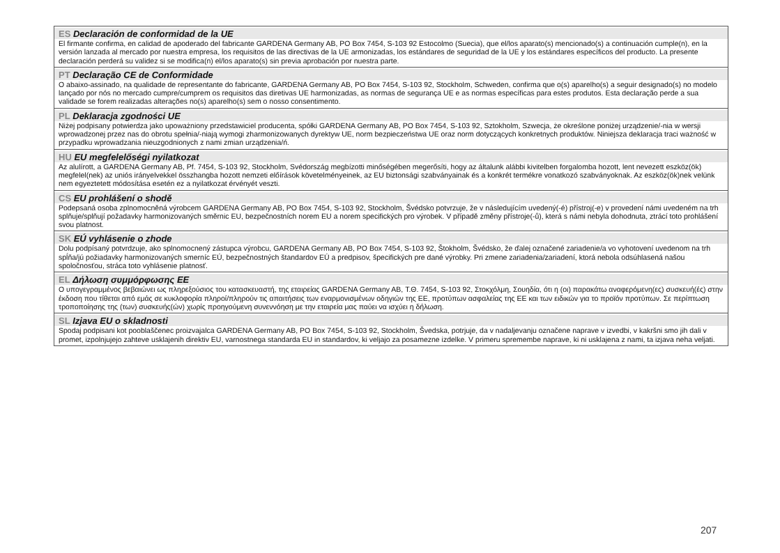ES Declaración de conformidad de la UE
El firmante confirma, en calidad de apoderado del fabricante GARDENA Germany AB, PO Box 7454, S-103 92 Estocolmo (Suecia), que el/los aparato(s) mencio­nado(s) a continuación cumple(n), en la versión lanzada al mercado por nuestra empresa, los requisitos de las directivas de la UE armonizadas, los estándares de seguridad de la UE y los estándares específicos del producto. La presente declaración perderá su validez si se modifica(n) el/los aparato(s) sin previa aproba­ción por nuestra parte.
PT Declaração CE de Conformidade
O abaixo-assinado, na qualidade de representante do fabricante, GARDENA Germany AB, PO Box 7454, S-103 92, Stockholm, Schweden, confirma que o(s) aparelho(s) a seguir designado(s) no modelo lançado por nós no mercado cumpre/cumprem os requisitos das diretivas UE harmonizadas, as normas de segurança UE e as normas específicas para estes produtos. Esta declaração perde a sua validade se forem realizadas alterações no(s) aparelho(s) sem o nosso consentimento.
PL Deklaracja zgodności UE
Niżej podpisany potwierdza jako upoważniony przedstawiciel producenta, spółki GARDENA Germany AB, PO Box 7454, S-103 92, Sztokholm, Szwecja, że okre­ślone poniżej urządzenie/-nia w wersji wprowadzonej przez nas do obrotu spełnia/-niają wymogi zharmonizowanych dyrektyw UE, norm bezpieczeństwa UE oraz norm dotyczących konkretnych produktów. Niniejsza deklaracja traci ważność w przypadku wprowadzania nieuzgodnionych z nami zmian urządzenia/ń.
HU EU megfelelőségi nyilatkozat
Az alulírott, a GARDENA Germany AB, Pf. 7454, S-103 92, Stockholm, Svédország megbízotti minőségében megerősíti, hogy az általunk alábbi kivitelben forga­lomba hozott, lent nevezett eszköz(ök) megfelel(nek) az uniós irányelvekkel összhangba hozott nemzeti előírások követelményeinek, az EU biztonsági szabványai­nak és a konkrét termékre vonatkozó szabványoknak. Az eszköz(ök)nek velünk nem egyeztetett módosítása esetén ez a nyilatkozat érvényét veszti.
CS EU prohlášení o shodě
Podepsaná osoba zplnomocněná výrobcem GARDENA Germany AB, PO Box 7454, S-103 92, Stockholm, Švédsko potvrzuje, že v následujícím uvedený(-é) přístroj(-e) v provedení námi uvedeném na trh splňuje/splňují požadavky harmonizovaných směrnic EU, bezpečnostních norem EU a norem specifických pro výrobek. V případě změny přístroje(-ů), která s námi nebyla dohodnuta, ztrácí toto prohlášení svou platnost.
SK EÚ vyhlásenie o zhode
Dolu podpísaný potvrdzuje, ako splnomocnený zástupca výrobcu, GARDENA Germany AB, PO Box 7454, S-103 92, Štokholm, Švédsko, že ďalej označené zariadenie/a vo vyhotovení uvedenom na trh spĺňa/jú požiadavky harmonizovaných smerníc EÚ, bezpečnostných štandardov EÚ a predpisov, špecifických pre dané výrobky. Pri zmene zariadenia/zariadení, ktorá nebola odsúhlasená našou spoločnosťou, stráca toto vyhlásenie platnosť.
EL Δήλωση συμμόρφωσης ΕΕ
Ο υπογεγραμμένος βεβαιώνει ως πληρεξούσιος του κατασκευαστή, της εταιρείας GARDENA Germany AB, Τ.Θ. 7454, S-103 92, Στοκχόλμη, Σουηδία, ότι η (οι) παρακάτω αναφερόμενη(ες) συσκευή(ές) στην έκδοση που τίθεται από εμάς σε κυκλοφορία πληροί/πληρούν τις απαιτήσεις των εναρμονισμένων οδηγιών της ΕΕ, προτύπων ασφαλείας της ΕΕ και των ειδικών για το προϊόν προτύπων. Σε περίπτωση τροποποίησης της (των) συσκευής(ών) χωρίς προηγούμενη συνεννόηση με την εταιρεία μας παύει να ισχύει η δήλωση.
SL Izjava EU o skladnosti
Spodaj podpisani kot pooblaščenec proizvajalca GARDENA Germany AB, PO Box 7454, S-103 92, Stockholm, Švedska, potrjuje, da v nadaljevanju označene naprave v izvedbi, v kakršni smo jih dali v promet, izpolnjujejo zahteve usklajenih direktiv EU, varnostnega standarda EU in standardov, ki veljajo za posamezne izdelke. V primeru spremembe naprave, ki ni usklajena z nami, ta izjava neha veljati.
207